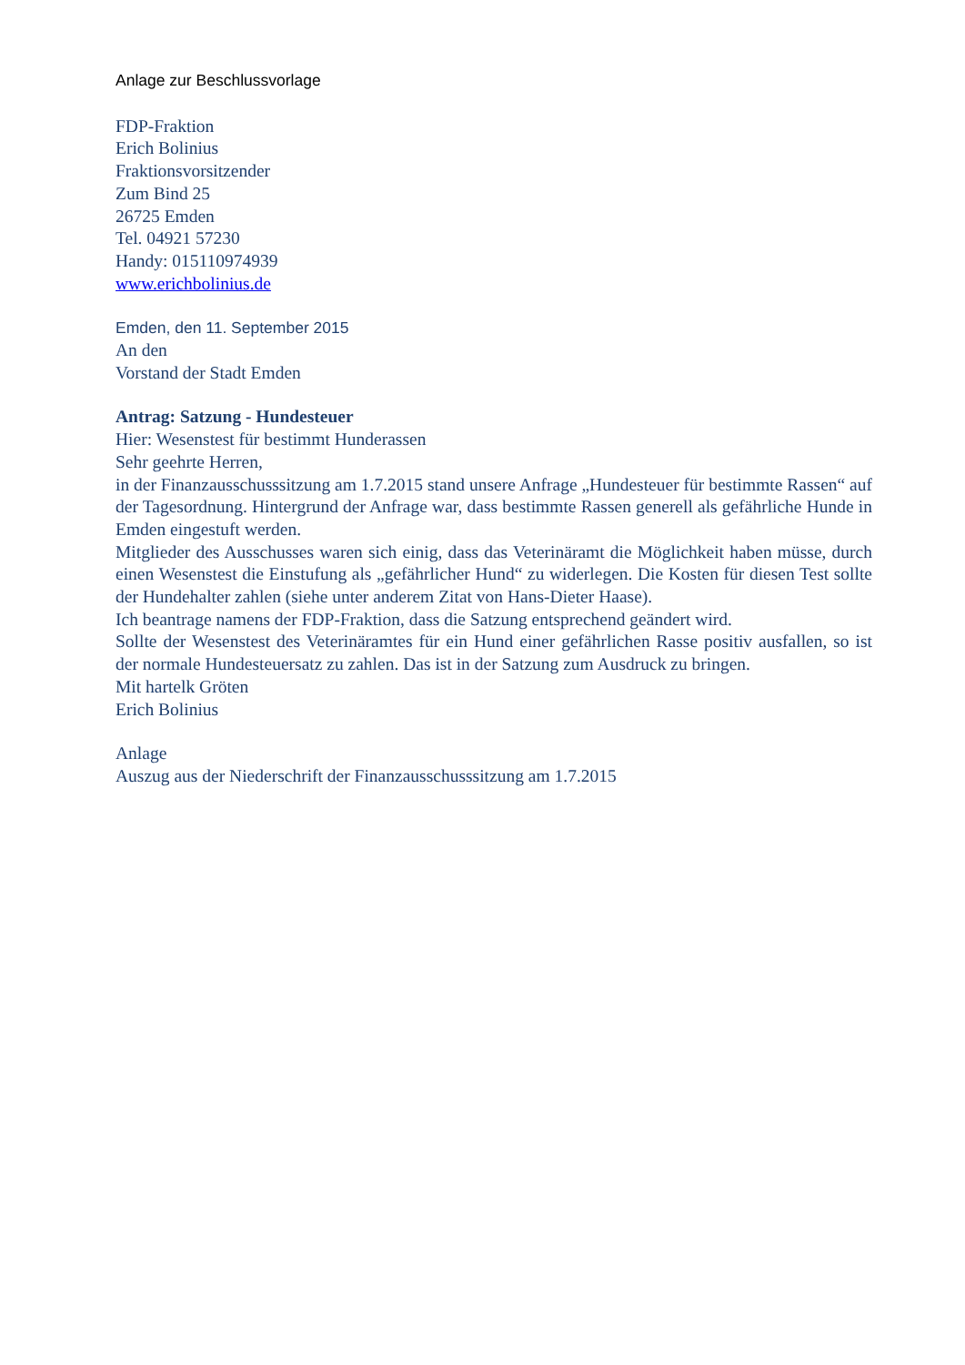Anlage zur Beschlussvorlage
FDP-Fraktion
Erich Bolinius
Fraktionsvorsitzender
Zum Bind 25
26725 Emden
Tel. 04921 57230
Handy: 015110974939
www.erichbolinius.de
Emden, den 11. September 2015
An den
Vorstand der Stadt Emden
Antrag: Satzung - Hundesteuer
Hier: Wesenstest für bestimmt Hunderassen
Sehr geehrte Herren,
in der Finanzausschusssitzung am 1.7.2015 stand unsere Anfrage „Hundesteuer für bestimmte Rassen“ auf der Tagesordnung. Hintergrund der Anfrage war, dass bestimmte Rassen generell als gefährliche Hunde in Emden eingestuft werden.
Mitglieder des Ausschusses waren sich einig, dass das Veterinäramt die Möglichkeit haben müsse, durch einen Wesenstest die Einstufung als „gefährlicher Hund“ zu widerlegen. Die Kosten für diesen Test sollte der Hundehalter zahlen (siehe unter anderem Zitat von Hans-Dieter Haase).
Ich beantrage namens der FDP-Fraktion, dass die Satzung entsprechend geändert wird.
Sollte der Wesenstest des Veterinäramtes für ein Hund einer gefährlichen Rasse positiv ausfallen, so ist der normale Hundesteuersatz zu zahlen. Das ist in der Satzung zum Ausdruck zu bringen.
Mit hartelk Gröten
Erich Bolinius
Anlage
Auszug aus der Niederschrift der Finanzausschusssitzung am 1.7.2015